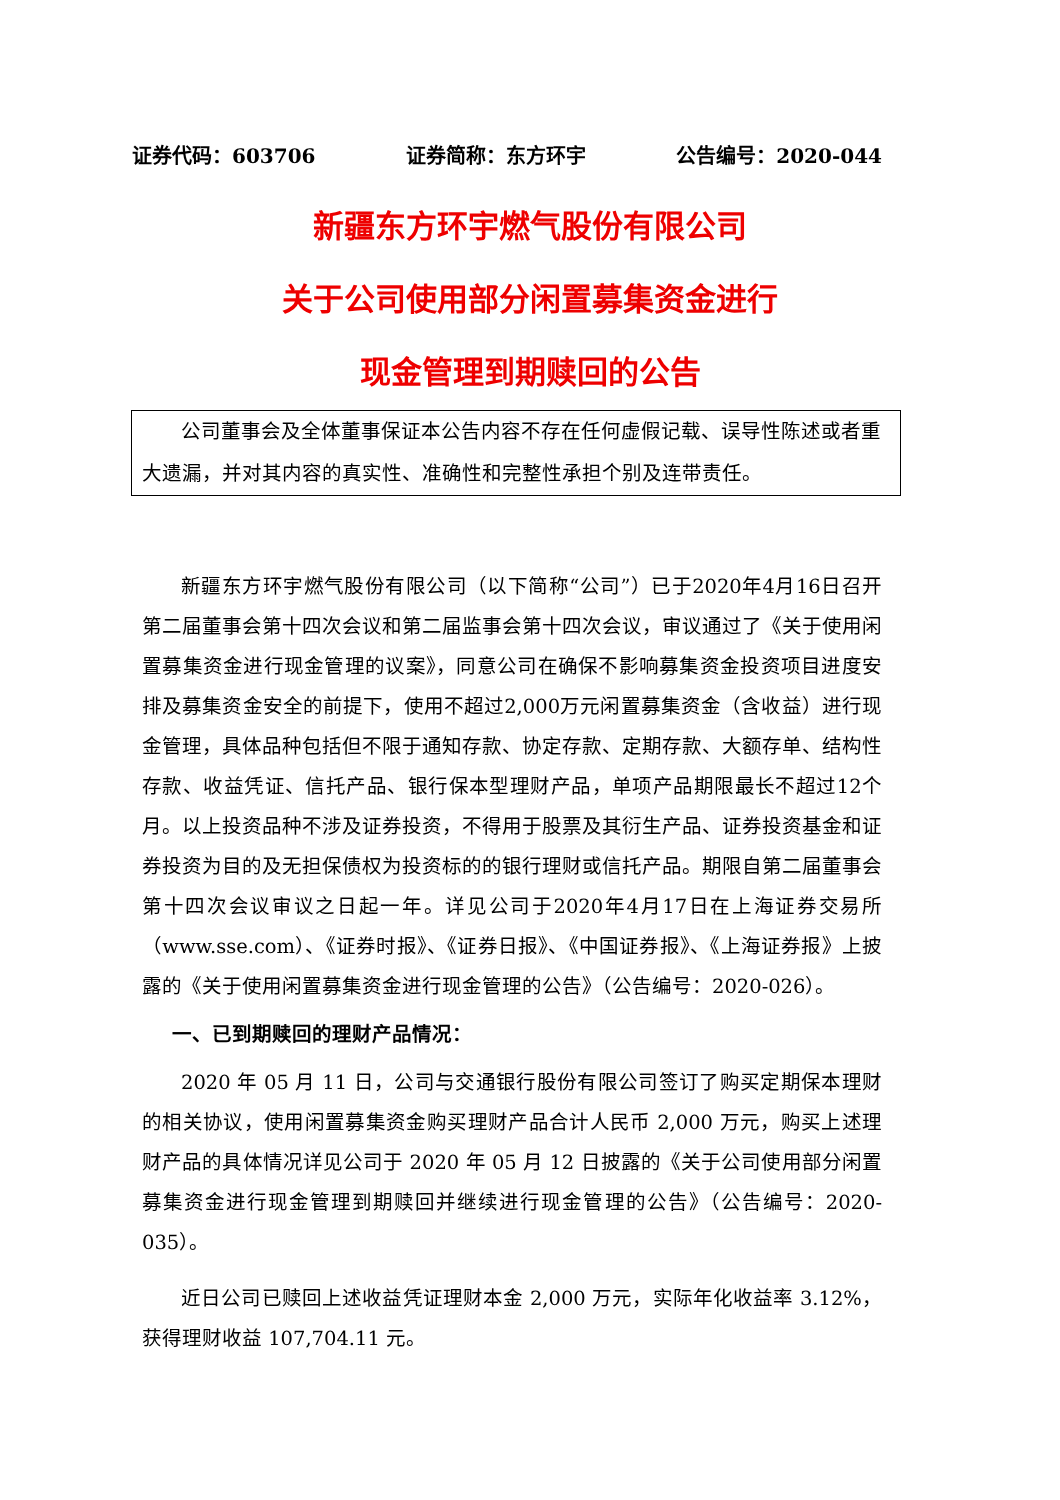证券代码：603706 证券简称：东方环宇 公告编号：2020-044
新疆东方环宇燃气股份有限公司
关于公司使用部分闲置募集资金进行
现金管理到期赎回的公告
公司董事会及全体董事保证本公告内容不存在任何虚假记载、误导性陈述或者重大遗漏，并对其内容的真实性、准确性和完整性承担个别及连带责任。
新疆东方环宇燃气股份有限公司（以下简称“公司”）已于2020年4月16日召开第二届董事会第十四次会议和第二届监事会第十四次会议，审议通过了《关于使用闲置募集资金进行现金管理的议案》，同意公司在确保不影响募集资金投资项目进度安排及募集资金安全的前提下，使用不超过2,000万元闲置募集资金（含收益）进行现金管理，具体品种包括但不限于通知存款、协定存款、定期存款、大额存单、结构性存款、收益凭证、信托产品、银行保本型理财产品，单项产品期限最长不超过12个月。以上投资品种不涉及证券投资，不得用于股票及其衍生产品、证券投资基金和证券投资为目的及无担保债权为投资标的的银行理财或信托产品。期限自第二届董事会第十四次会议审议之日起一年。详见公司于2020年4月17日在上海证券交易所（www.sse.com）、《证券时报》、《证券日报》、《中国证券报》、《上海证券报》上披露的《关于使用闲置募集资金进行现金管理的公告》（公告编号：2020-026）。
一、已到期赎回的理财产品情况：
2020 年 05 月 11 日，公司与交通银行股份有限公司签订了购买定期保本理财的相关协议，使用闲置募集资金购买理财产品合计人民币 2,000 万元，购买上述理财产品的具体情况详见公司于 2020 年 05 月 12 日披露的《关于公司使用部分闲置募集资金进行现金管理到期赎回并继续进行现金管理的公告》（公告编号：2020-035）。
近日公司已赎回上述收益凭证理财本金 2,000 万元，实际年化收益率 3.12%，获得理财收益 107,704.11 元。